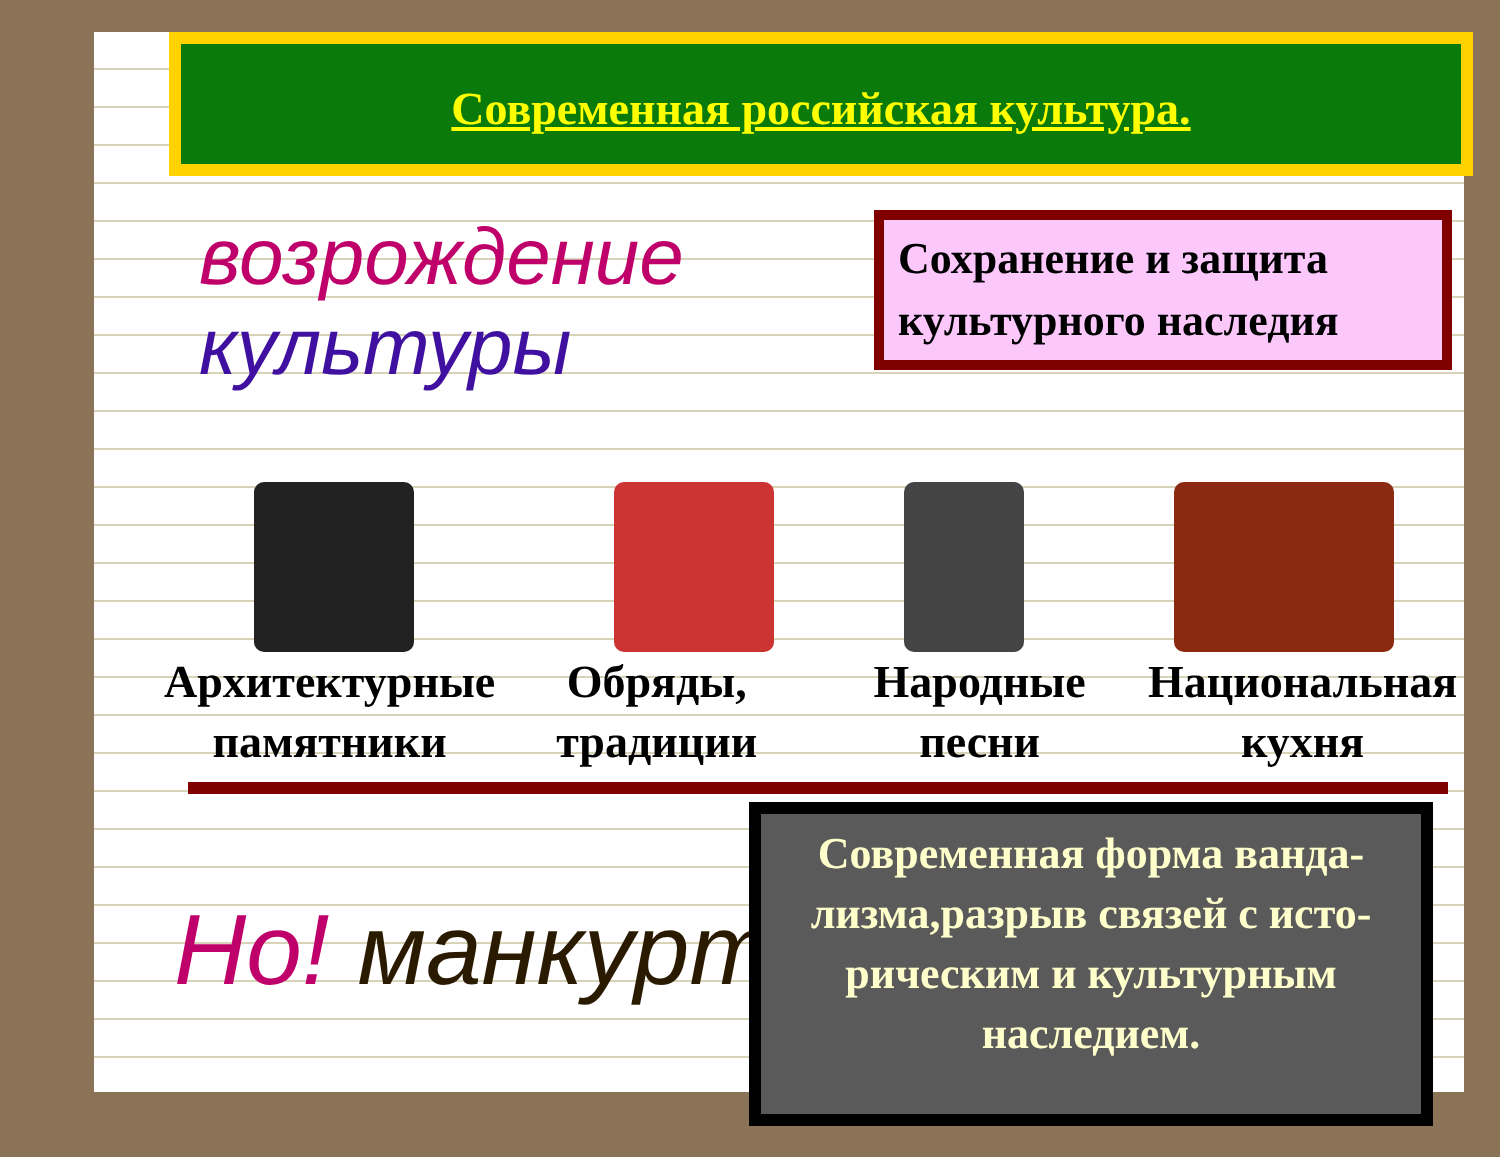Современная российская культура.
возрождение
культуры
Сохранение и защита культурного наследия
Архитектурные памятники Обряды, традиции Народные песни Национальная кухня
Но! манкуртизм
Современная форма ванда-лизма,разрыв связей с исто-рическим и культурным наследием.